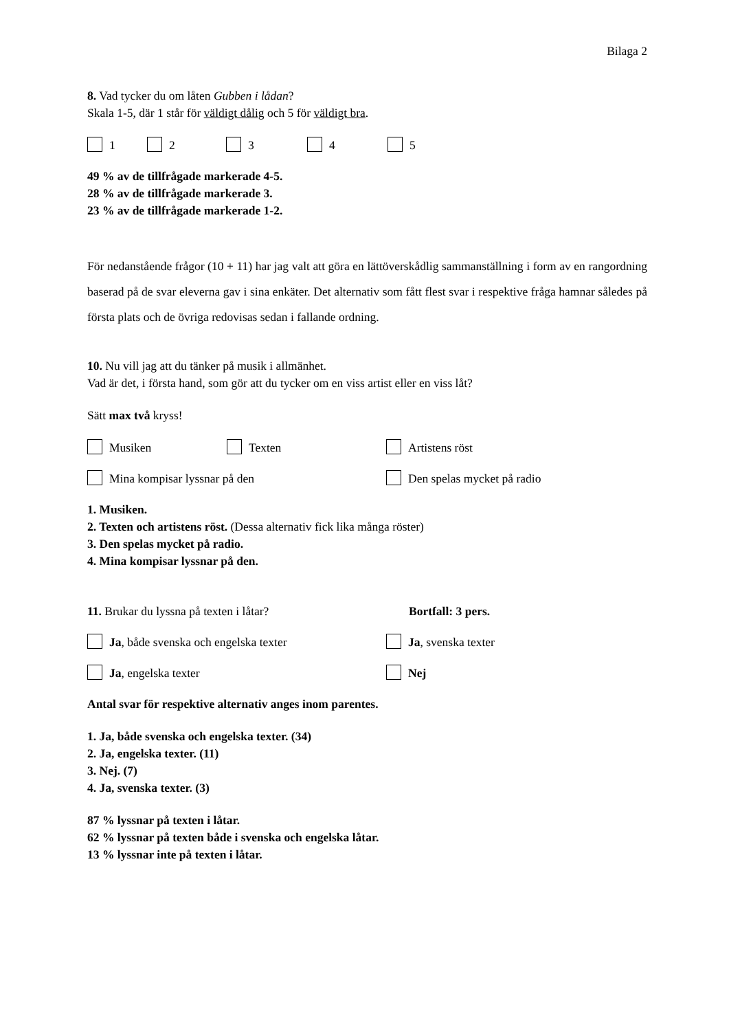Bilaga 2
8. Vad tycker du om låten Gubben i lådan?
Skala 1-5, där 1 står för väldigt dålig och 5 för väldigt bra.
1 2 3 4 5
49 % av de tillfrågade markerade 4-5.
28 % av de tillfrågade markerade 3.
23 % av de tillfrågade markerade 1-2.
För nedanstående frågor (10 + 11) har jag valt att göra en lättöverskådlig sammanställning i form av en rangordning baserad på de svar eleverna gav i sina enkäter. Det alternativ som fått flest svar i respektive fråga hamnar således på första plats och de övriga redovisas sedan i fallande ordning.
10. Nu vill jag att du tänker på musik i allmänhet.
Vad är det, i första hand, som gör att du tycker om en viss artist eller en viss låt?
Sätt max två kryss!
Musiken Texten Artistens röst
Mina kompisar lyssnar på den Den spelas mycket på radio
1. Musiken.
2. Texten och artistens röst. (Dessa alternativ fick lika många röster)
3. Den spelas mycket på radio.
4. Mina kompisar lyssnar på den.
11. Brukar du lyssna på texten i låtar? Bortfall: 3 pers.
Ja, både svenska och engelska texter Ja, svenska texter
Ja, engelska texter Nej
Antal svar för respektive alternativ anges inom parentes.
1. Ja, både svenska och engelska texter. (34)
2. Ja, engelska texter. (11)
3. Nej. (7)
4. Ja, svenska texter. (3)
87 % lyssnar på texten i låtar.
62 % lyssnar på texten både i svenska och engelska låtar.
13 % lyssnar inte på texten i låtar.